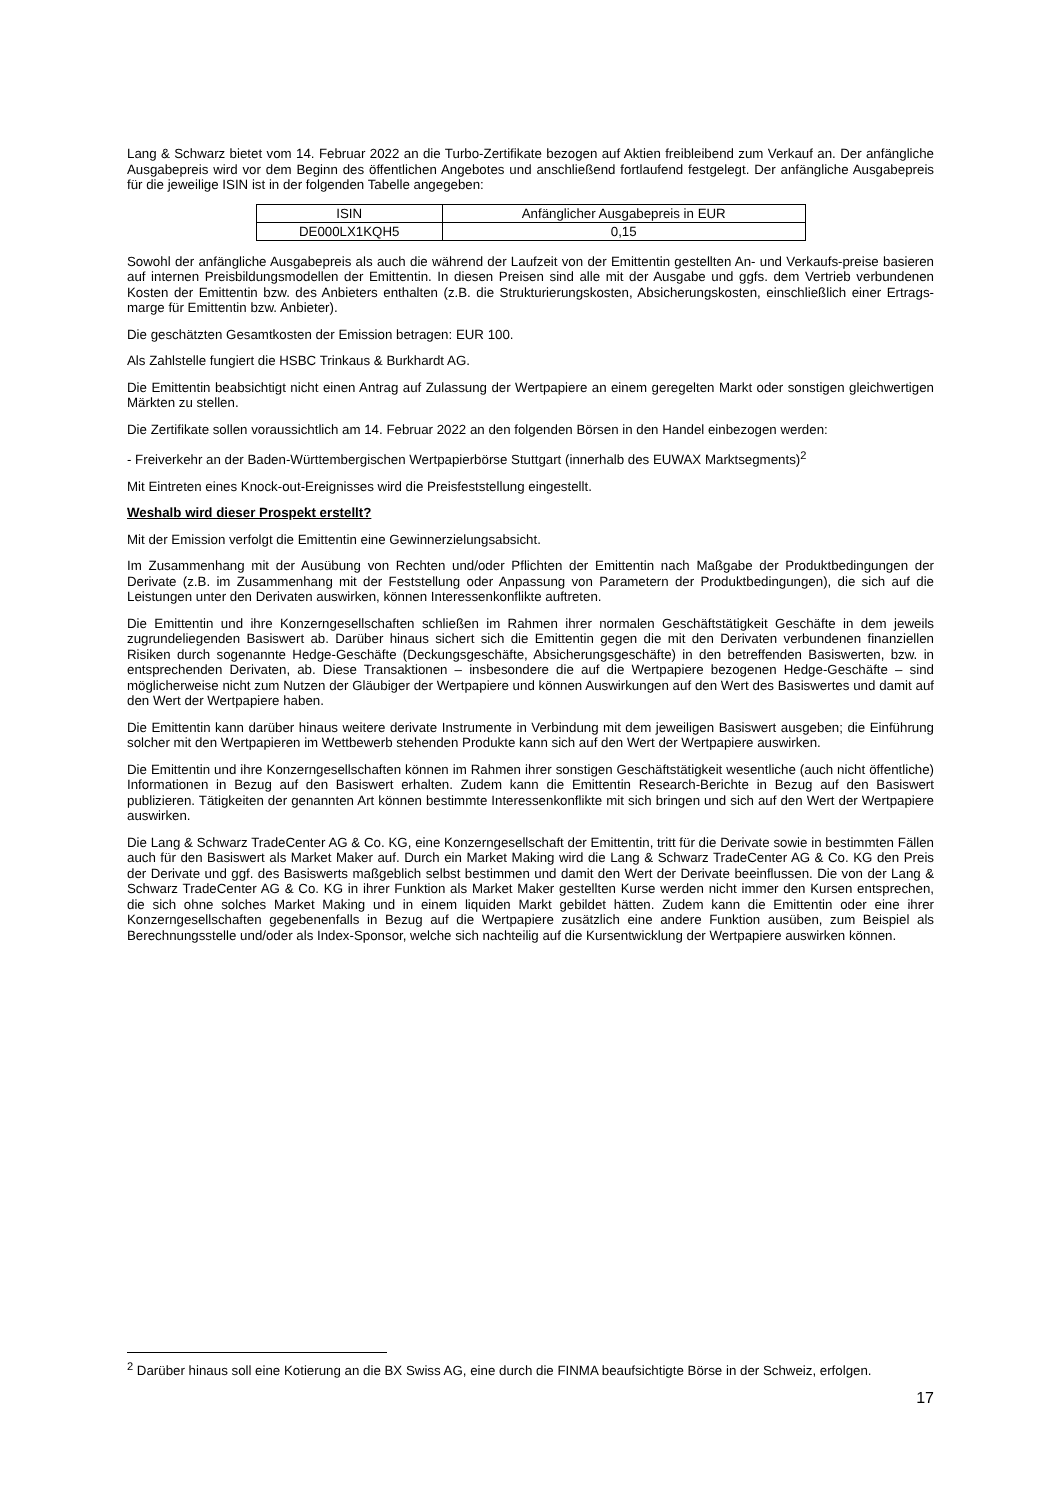Lang & Schwarz bietet vom 14. Februar 2022 an die Turbo-Zertifikate bezogen auf Aktien freibleibend zum Verkauf an. Der anfängliche Ausgabepreis wird vor dem Beginn des öffentlichen Angebotes und anschließend fortlaufend festgelegt. Der anfängliche Ausgabepreis für die jeweilige ISIN ist in der folgenden Tabelle angegeben:
| ISIN | Anfänglicher Ausgabepreis in EUR |
| DE000LX1KQH5 | 0,15 |
Sowohl der anfängliche Ausgabepreis als auch die während der Laufzeit von der Emittentin gestellten An- und Verkaufs-preise basieren auf internen Preisbildungsmodellen der Emittentin. In diesen Preisen sind alle mit der Ausgabe und ggfs. dem Vertrieb verbundenen Kosten der Emittentin bzw. des Anbieters enthalten (z.B. die Strukturierungskosten, Absicherungskosten, einschließlich einer Ertrags-marge für Emittentin bzw. Anbieter).
Die geschätzten Gesamtkosten der Emission betragen: EUR 100.
Als Zahlstelle fungiert die HSBC Trinkaus & Burkhardt AG.
Die Emittentin beabsichtigt nicht einen Antrag auf Zulassung der Wertpapiere an einem geregelten Markt oder sonstigen gleichwertigen Märkten zu stellen.
Die Zertifikate sollen voraussichtlich am 14. Februar 2022 an den folgenden Börsen in den Handel einbezogen werden:
- Freiverkehr an der Baden-Württembergischen Wertpapierbörse Stuttgart (innerhalb des EUWAX Marktsegments)<sup>2</sup>
Mit Eintreten eines Knock-out-Ereignisses wird die Preisfeststellung eingestellt.
Weshalb wird dieser Prospekt erstellt?
Mit der Emission verfolgt die Emittentin eine Gewinnerzielungsabsicht.
Im Zusammenhang mit der Ausübung von Rechten und/oder Pflichten der Emittentin nach Maßgabe der Produktbedingungen der Derivate (z.B. im Zusammenhang mit der Feststellung oder Anpassung von Parametern der Produktbedingungen), die sich auf die Leistungen unter den Derivaten auswirken, können Interessenkonflikte auftreten.
Die Emittentin und ihre Konzerngesellschaften schließen im Rahmen ihrer normalen Geschäftstätigkeit Geschäfte in dem jeweils zugrundeliegenden Basiswert ab. Darüber hinaus sichert sich die Emittentin gegen die mit den Derivaten verbundenen finanziellen Risiken durch sogenannte Hedge-Geschäfte (Deckungsgeschäfte, Absicherungsgeschäfte) in den betreffenden Basiswerten, bzw. in entsprechenden Derivaten, ab. Diese Transaktionen – insbesondere die auf die Wertpapiere bezogenen Hedge-Geschäfte – sind möglicherweise nicht zum Nutzen der Gläubiger der Wertpapiere und können Auswirkungen auf den Wert des Basiswertes und damit auf den Wert der Wertpapiere haben.
Die Emittentin kann darüber hinaus weitere derivate Instrumente in Verbindung mit dem jeweiligen Basiswert ausgeben; die Einführung solcher mit den Wertpapieren im Wettbewerb stehenden Produkte kann sich auf den Wert der Wertpapiere auswirken.
Die Emittentin und ihre Konzerngesellschaften können im Rahmen ihrer sonstigen Geschäftstätigkeit wesentliche (auch nicht öffentliche) Informationen in Bezug auf den Basiswert erhalten. Zudem kann die Emittentin Research-Berichte in Bezug auf den Basiswert publizieren. Tätigkeiten der genannten Art können bestimmte Interessenkonflikte mit sich bringen und sich auf den Wert der Wertpapiere auswirken.
Die Lang & Schwarz TradeCenter AG & Co. KG, eine Konzerngesellschaft der Emittentin, tritt für die Derivate sowie in bestimmten Fällen auch für den Basiswert als Market Maker auf. Durch ein Market Making wird die Lang & Schwarz TradeCenter AG & Co. KG den Preis der Derivate und ggf. des Basiswerts maßgeblich selbst bestimmen und damit den Wert der Derivate beeinflussen. Die von der Lang & Schwarz TradeCenter AG & Co. KG in ihrer Funktion als Market Maker gestellten Kurse werden nicht immer den Kursen entsprechen, die sich ohne solches Market Making und in einem liquiden Markt gebildet hätten. Zudem kann die Emittentin oder eine ihrer Konzerngesellschaften gegebenenfalls in Bezug auf die Wertpapiere zusätzlich eine andere Funktion ausüben, zum Beispiel als Berechnungsstelle und/oder als Index-Sponsor, welche sich nachteilig auf die Kursentwicklung der Wertpapiere auswirken können.
<sup>2</sup> Darüber hinaus soll eine Kotierung an die BX Swiss AG, eine durch die FINMA beaufsichtigte Börse in der Schweiz, erfolgen.
17